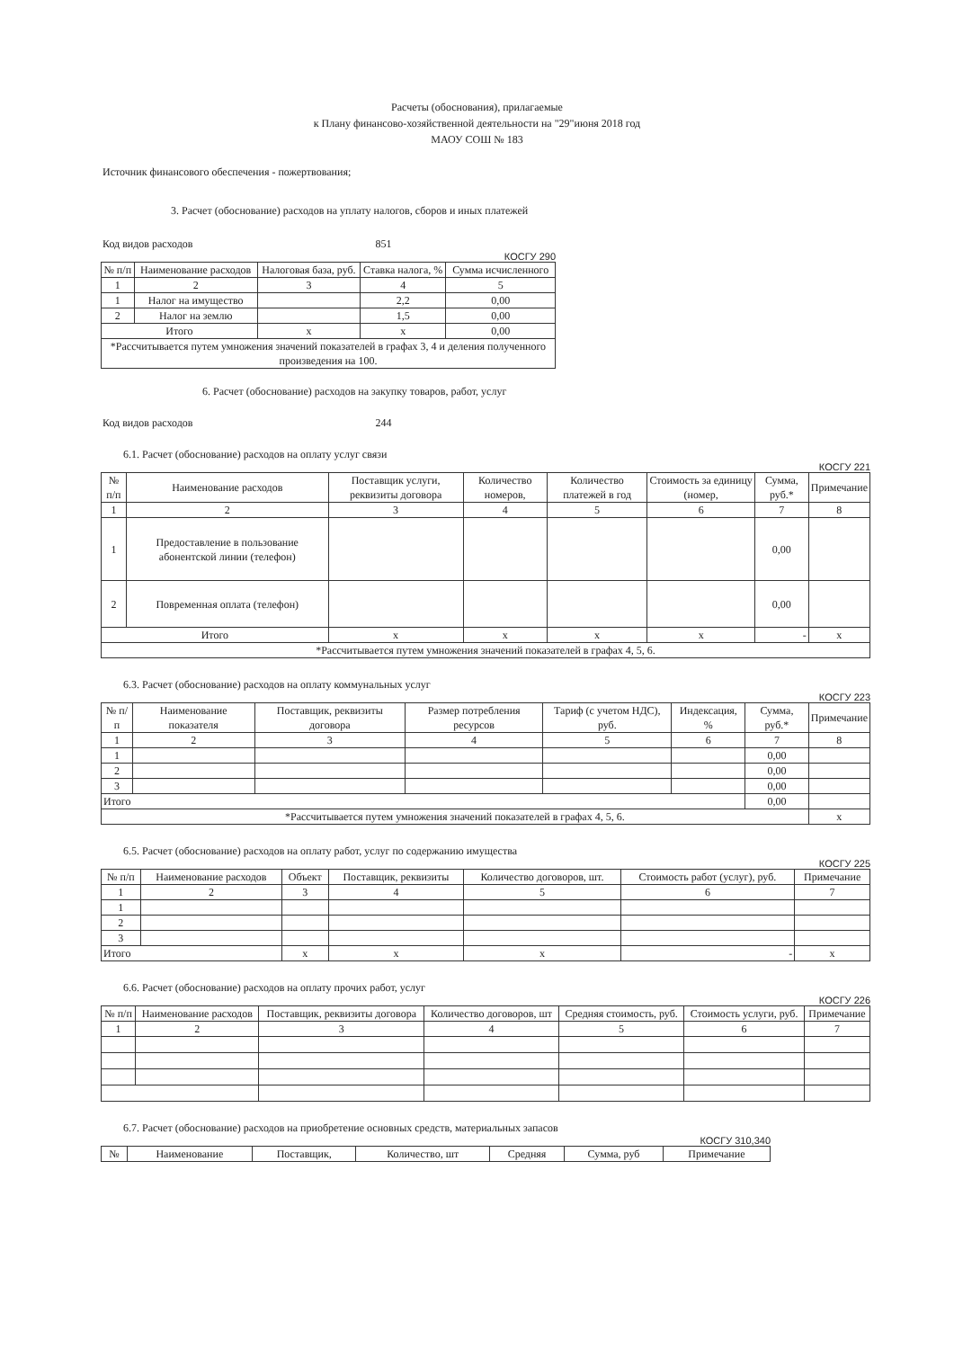Расчеты (обоснования), прилагаемые
к Плану финансово-хозяйственной деятельности на "29"июня 2018 год
МАОУ СОШ № 183
Источник финансового обеспечения - пожертвования;
3. Расчет (обоснование) расходов на уплату налогов, сборов и иных платежей
Код видов расходов 851
КОСГУ 290
| № п/п | Наименование расходов | Налоговая база, руб. | Ставка налога, % | Сумма исчисленного |
| --- | --- | --- | --- | --- |
| 1 | 2 | 3 | 4 | 5 |
| 1 | Налог на имущество | | 2,2 | 0,00 |
| 2 | Налог на землю | | 1,5 | 0,00 |
| Итого | | х | х | 0,00 |
| *Рассчитывается путем умножения значений показателей в графах 3, 4 и деления полученного произведения на 100. | | | | |
6. Расчет (обоснование) расходов на закупку товаров, работ, услуг
Код видов расходов 244
6.1. Расчет (обоснование) расходов на оплату услуг связи
КОСГУ 221
| № п/п | Наименование расходов | Поставщик услуги, реквизиты договора | Количество номеров, | Количество платежей в год | Стоимость за единицу (номер, | Сумма, руб.* | Примечание |
| --- | --- | --- | --- | --- | --- | --- | --- |
| 1 | 2 | 3 | 4 | 5 | 6 | 7 | 8 |
| 1 | Предоставление в пользование абонентской линии (телефон) | | | | | 0,00 | |
| 2 | Повременная оплата (телефон) | | | | | 0,00 | |
| Итого | | х | х | х | х | - | х |
| *Рассчитывается путем умножения значений показателей в графах 4, 5, 6. | | | | | | | |
6.3. Расчет (обоснование) расходов на оплату коммунальных услуг
КОСГУ 223
| № п/п | Наименование показателя | Поставщик, реквизиты договора | Размер потребления ресурсов | Тариф (с учетом НДС), руб. | Индексация, % | Сумма, руб.* | Примечание |
| --- | --- | --- | --- | --- | --- | --- | --- |
| 1 | 2 | 3 | 4 | 5 | 6 | 7 | 8 |
| 1 | | | | | | 0,00 | |
| 2 | | | | | | 0,00 | |
| 3 | | | | | | 0,00 | |
| Итого | | | | | | 0,00 | |
| *Рассчитывается путем умножения значений показателей в графах 4, 5, 6. | | | | | | | х |
6.5. Расчет (обоснование) расходов на оплату работ, услуг по содержанию имущества
КОСГУ 225
| № п/п | Наименование расходов | Объект | Поставщик, реквизиты | Количество договоров, шт. | Стоимость работ (услуг), руб. | Примечание |
| --- | --- | --- | --- | --- | --- | --- |
| 1 | 2 | 3 | 4 | 5 | 6 | 7 |
| 1 | | | | | | |
| 2 | | | | | | |
| 3 | | | | | | |
| Итого | | х | х | х | - | х |
6.6. Расчет (обоснование) расходов на оплату прочих работ, услуг
КОСГУ 226
| № п/п | Наименование расходов | Поставщик, реквизиты договора | Количество договоров, шт | Средняя стоимость, руб. | Стоимость услуги, руб. | Примечание |
| --- | --- | --- | --- | --- | --- | --- |
| 1 | 2 | 3 | 4 | 5 | 6 | 7 |
6.7. Расчет (обоснование) расходов на приобретение основных средств, материальных запасов
КОСГУ 310,340
| № | Наименование | Поставщик, | Количество, шт | Средняя | Сумма, руб | Примечание |
| --- | --- | --- | --- | --- | --- | --- |